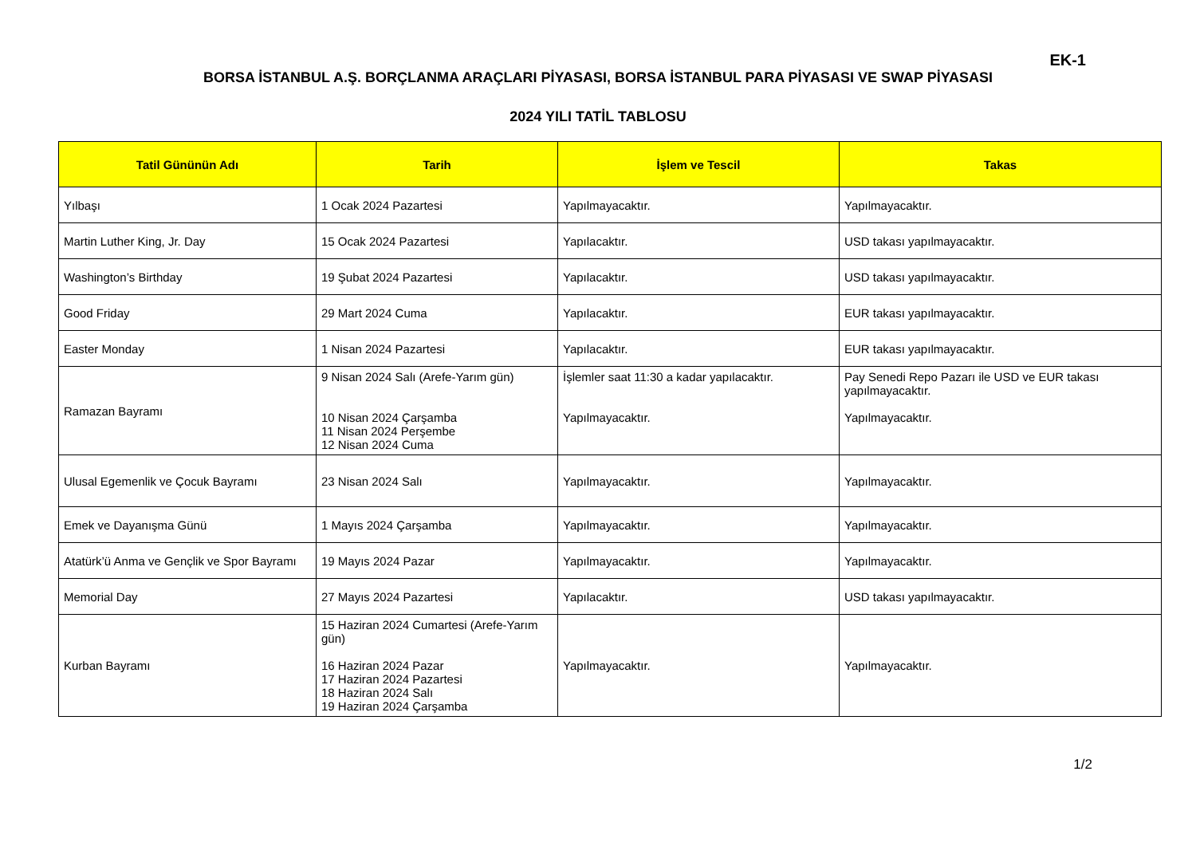EK-1
BORSA İSTANBUL A.Ş. BORÇLANMA ARAÇLARI PİYASASI, BORSA İSTANBUL PARA PİYASASI VE SWAP PİYASASI
2024 YILI TATİL TABLOSU
| Tatil Gününün Adı | Tarih | İşlem ve Tescil | Takas |
| --- | --- | --- | --- |
| Yılbaşı | 1 Ocak 2024 Pazartesi | Yapılmayacaktır. | Yapılmayacaktır. |
| Martin Luther King, Jr. Day | 15 Ocak 2024 Pazartesi | Yapılacaktır. | USD takası yapılmayacaktır. |
| Washington’s Birthday | 19 Şubat 2024 Pazartesi | Yapılacaktır. | USD takası yapılmayacaktır. |
| Good Friday | 29 Mart 2024 Cuma | Yapılacaktır. | EUR takası yapılmayacaktır. |
| Easter Monday | 1 Nisan 2024 Pazartesi | Yapılacaktır. | EUR takası yapılmayacaktır. |
| Ramazan Bayramı | 9 Nisan 2024 Salı (Arefe-Yarım gün) 10 Nisan 2024 Çarşamba 11 Nisan 2024 Perşembe 12 Nisan 2024 Cuma | İşlemler saat 11:30 a kadar yapılacaktır. Yapılmayacaktır. | Pay Senedi Repo Pazarı ile USD ve EUR takası yapılmayacaktır. Yapılmayacaktır. |
| Ulusal Egemenlik ve Çocuk Bayramı | 23 Nisan 2024 Salı | Yapılmayacaktır. | Yapılmayacaktır. |
| Emek ve Dayanışma Günü | 1 Mayıs 2024 Çarşamba | Yapılmayacaktır. | Yapılmayacaktır. |
| Atatürk’ü Anma ve Gençlik ve Spor Bayramı | 19 Mayıs 2024 Pazar | Yapılmayacaktır. | Yapılmayacaktır. |
| Memorial Day | 27 Mayıs 2024 Pazartesi | Yapılacaktır. | USD takası yapılmayacaktır. |
| Kurban Bayramı | 15 Haziran 2024 Cumartesi (Arefe-Yarım gün) 16 Haziran 2024 Pazar 17 Haziran 2024 Pazartesi 18 Haziran 2024 Salı 19 Haziran 2024 Çarşamba | Yapılmayacaktır. | Yapılmayacaktır. |
1/2